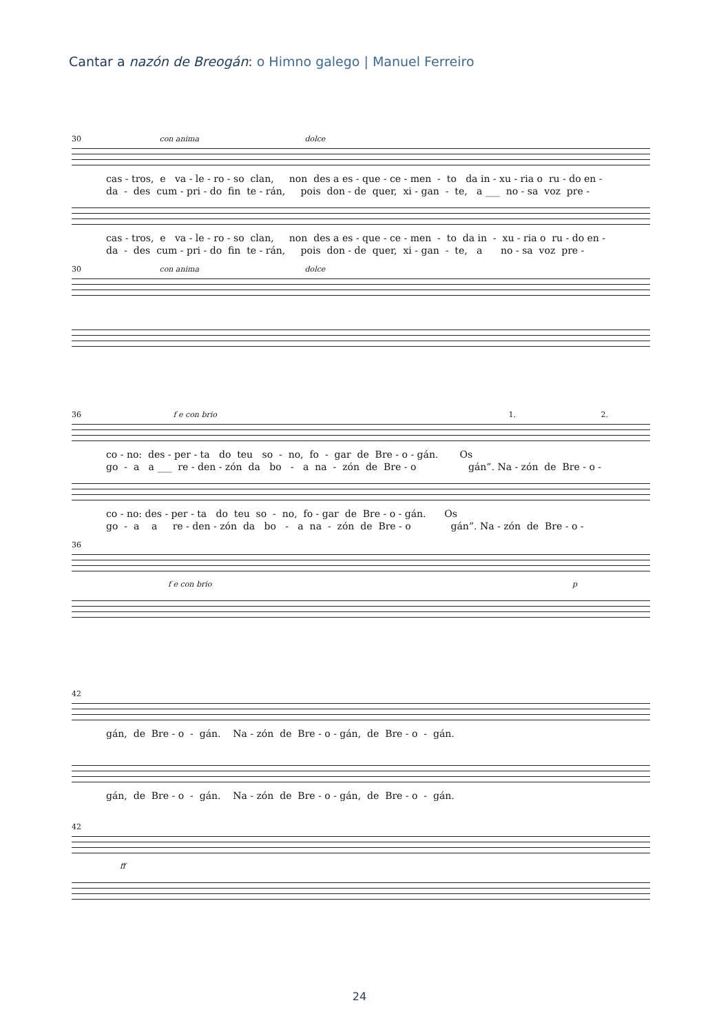Cantar a nazón de Breogán: o Himno galego | Manuel Ferreiro
30 con anima dolce
cas - tros, e va - le - ro - so clan, non des a es - que - ce - men - to da in - xu - ria o ru - do en - da - des cum - pri - do fin te - rán, pois don - de quer, xi - gan - te, a ___ no - sa voz pre -
cas - tros, e va - le - ro - so clan, non des a es - que - ce - men - to da in - xu - ria o ru - do en - da - des cum - pri - do fin te - rán, pois don - de quer, xi - gan - te, a no - sa voz pre -
30 con anima dolce
36 f e con brio 1. 2.
co - no: des - per - ta do teu so - no, fo - gar de Bre - o - gán. Os go - a a ___ re - den - zón da bo - a na - zón de Bre - o gán”. Na - zón de Bre - o -
co - no: des - per - ta do teu so - no, fo - gar de Bre - o - gán. Os go - a a re - den - zón da bo - a na - zón de Bre - o gán”. Na - zón de Bre - o -
36
f e con brio p
42
gán, de Bre - o - gán. Na - zón de Bre - o - gán, de Bre - o - gán.
gán, de Bre - o - gán. Na - zón de Bre - o - gán, de Bre - o - gán.
42
ff
24